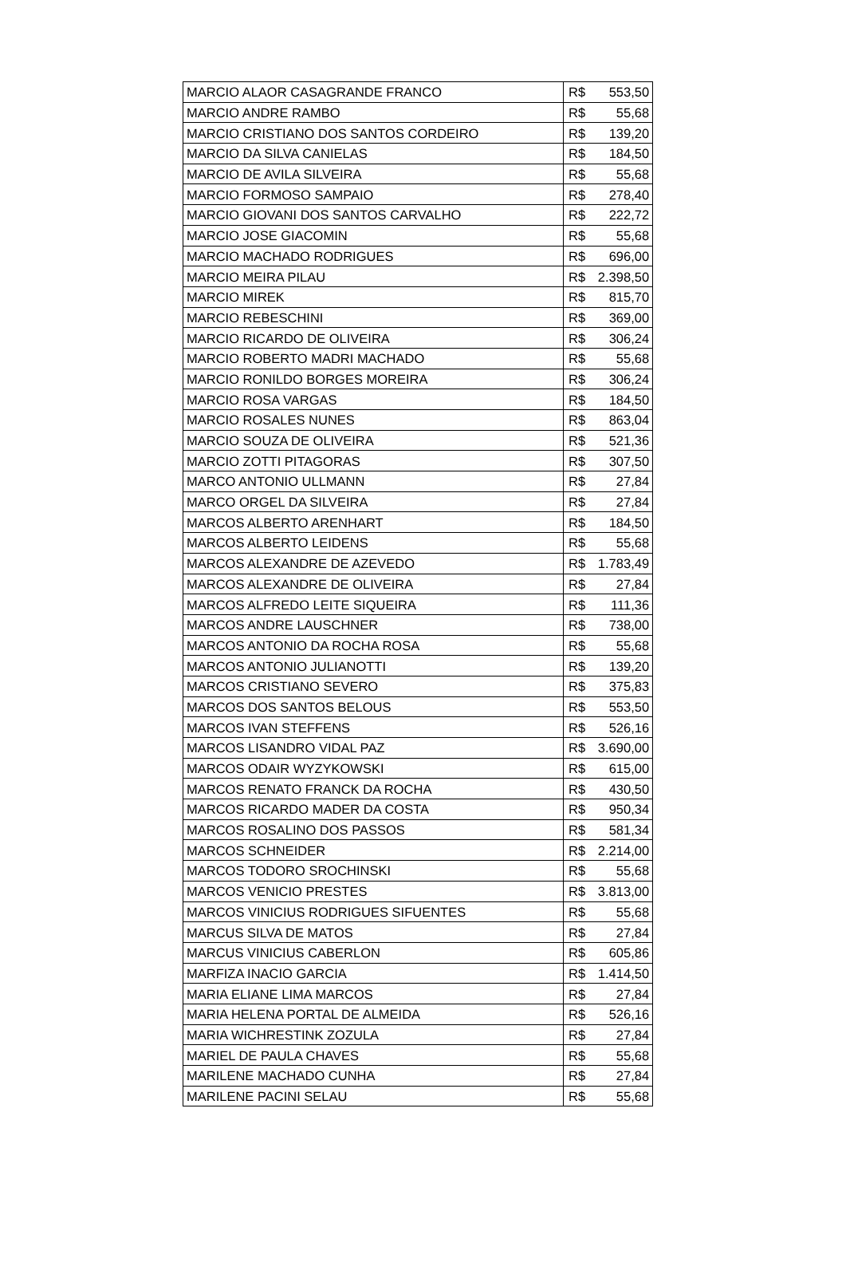| MARCIO ALAOR CASAGRANDE FRANCO | R$ | 553,50 |
| MARCIO ANDRE RAMBO | R$ | 55,68 |
| MARCIO CRISTIANO DOS SANTOS CORDEIRO | R$ | 139,20 |
| MARCIO DA SILVA CANIELAS | R$ | 184,50 |
| MARCIO DE AVILA SILVEIRA | R$ | 55,68 |
| MARCIO FORMOSO SAMPAIO | R$ | 278,40 |
| MARCIO GIOVANI DOS SANTOS CARVALHO | R$ | 222,72 |
| MARCIO JOSE GIACOMIN | R$ | 55,68 |
| MARCIO MACHADO RODRIGUES | R$ | 696,00 |
| MARCIO MEIRA PILAU | R$ | 2.398,50 |
| MARCIO MIREK | R$ | 815,70 |
| MARCIO REBESCHINI | R$ | 369,00 |
| MARCIO RICARDO DE OLIVEIRA | R$ | 306,24 |
| MARCIO ROBERTO MADRI MACHADO | R$ | 55,68 |
| MARCIO RONILDO BORGES MOREIRA | R$ | 306,24 |
| MARCIO ROSA VARGAS | R$ | 184,50 |
| MARCIO ROSALES NUNES | R$ | 863,04 |
| MARCIO SOUZA DE OLIVEIRA | R$ | 521,36 |
| MARCIO ZOTTI PITAGORAS | R$ | 307,50 |
| MARCO ANTONIO ULLMANN | R$ | 27,84 |
| MARCO ORGEL DA SILVEIRA | R$ | 27,84 |
| MARCOS ALBERTO ARENHART | R$ | 184,50 |
| MARCOS ALBERTO LEIDENS | R$ | 55,68 |
| MARCOS ALEXANDRE DE AZEVEDO | R$ | 1.783,49 |
| MARCOS ALEXANDRE DE OLIVEIRA | R$ | 27,84 |
| MARCOS ALFREDO LEITE SIQUEIRA | R$ | 111,36 |
| MARCOS ANDRE LAUSCHNER | R$ | 738,00 |
| MARCOS ANTONIO DA ROCHA ROSA | R$ | 55,68 |
| MARCOS ANTONIO JULIANOTTI | R$ | 139,20 |
| MARCOS CRISTIANO SEVERO | R$ | 375,83 |
| MARCOS DOS SANTOS BELOUS | R$ | 553,50 |
| MARCOS IVAN STEFFENS | R$ | 526,16 |
| MARCOS LISANDRO VIDAL PAZ | R$ | 3.690,00 |
| MARCOS ODAIR WYZYKOWSKI | R$ | 615,00 |
| MARCOS RENATO FRANCK DA ROCHA | R$ | 430,50 |
| MARCOS RICARDO MADER DA COSTA | R$ | 950,34 |
| MARCOS ROSALINO DOS PASSOS | R$ | 581,34 |
| MARCOS SCHNEIDER | R$ | 2.214,00 |
| MARCOS TODORO SROCHINSKI | R$ | 55,68 |
| MARCOS VENICIO PRESTES | R$ | 3.813,00 |
| MARCOS VINICIUS RODRIGUES SIFUENTES | R$ | 55,68 |
| MARCUS SILVA DE MATOS | R$ | 27,84 |
| MARCUS VINICIUS CABERLON | R$ | 605,86 |
| MARFIZA INACIO GARCIA | R$ | 1.414,50 |
| MARIA ELIANE LIMA MARCOS | R$ | 27,84 |
| MARIA HELENA PORTAL DE ALMEIDA | R$ | 526,16 |
| MARIA WICHRESTINK ZOZULA | R$ | 27,84 |
| MARIEL DE PAULA CHAVES | R$ | 55,68 |
| MARILENE MACHADO CUNHA | R$ | 27,84 |
| MARILENE PACINI SELAU | R$ | 55,68 |